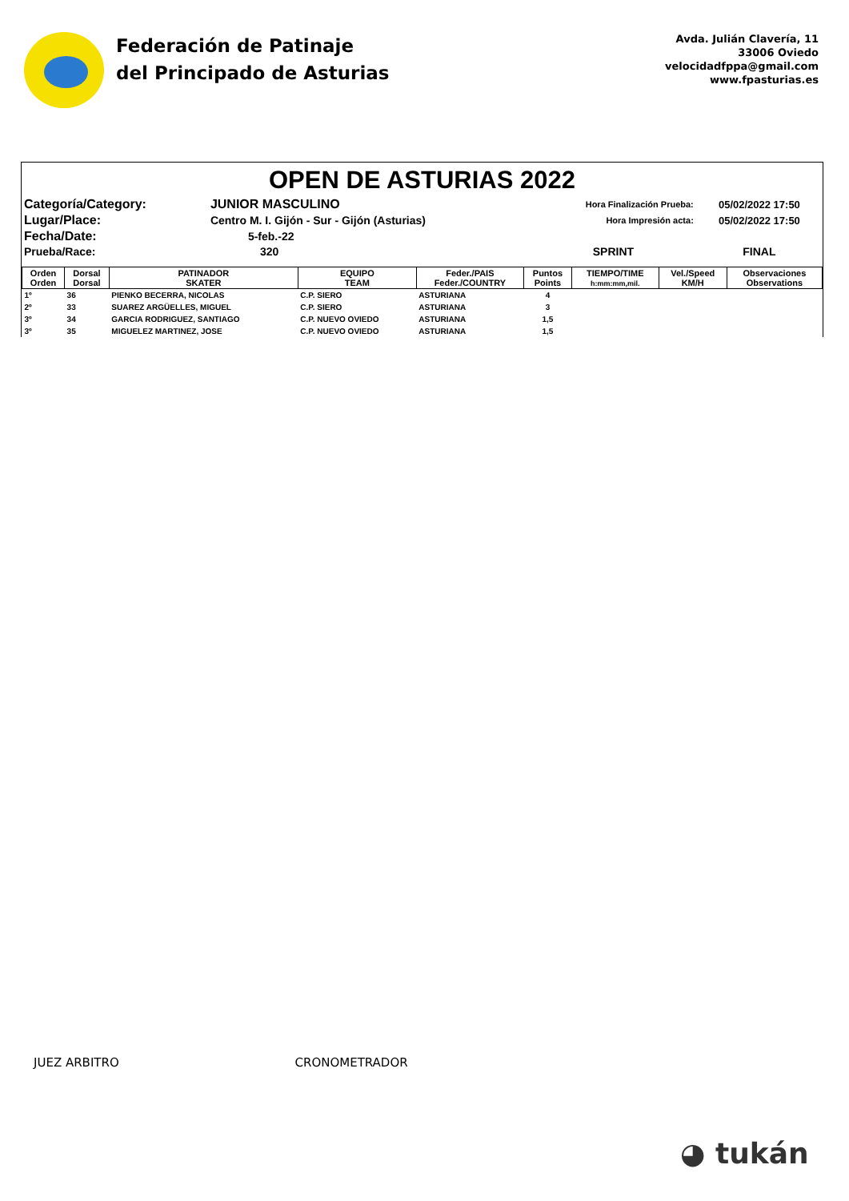Federación de Patinaje
del Principado de Asturias
Avda. Julián Clavería, 11
33006 Oviedo
velocidadfppa@gmail.com
www.fpasturias.es
OPEN DE ASTURIAS 2022
| Categoría/Category: | JUNIOR MASCULINO | Hora Finalización Prueba: | 05/02/2022 17:50 |
| Lugar/Place: | Centro M. I. Gijón - Sur - Gijón (Asturias) | Hora Impresión acta: | 05/02/2022 17:50 |
| Fecha/Date: | 5-feb.-22 | | |
| Prueba/Race: | 320 | SPRINT | FINAL |
| Orden Orden | Dorsal Dorsal | PATINADOR SKATER | EQUIPO TEAM | Feder./PAIS Feder./COUNTRY | Puntos Points | TIEMPO/TIME h:mm:mm,mil. | Vel./Speed KM/H | Observaciones Observations |
| --- | --- | --- | --- | --- | --- | --- | --- | --- |
| 1º | 36 | PIENKO BECERRA, NICOLAS | C.P. SIERO | ASTURIANA | 4 | | | |
| 2º | 33 | SUAREZ ARGÜELLES, MIGUEL | C.P. SIERO | ASTURIANA | 3 | | | |
| 3º | 34 | GARCIA RODRIGUEZ, SANTIAGO | C.P. NUEVO OVIEDO | ASTURIANA | 1,5 | | | |
| 3º | 35 | MIGUELEZ MARTINEZ, JOSE | C.P. NUEVO OVIEDO | ASTURIANA | 1,5 | | | |
JUEZ ARBITRO CRONOMETRADOR
◕ tukán